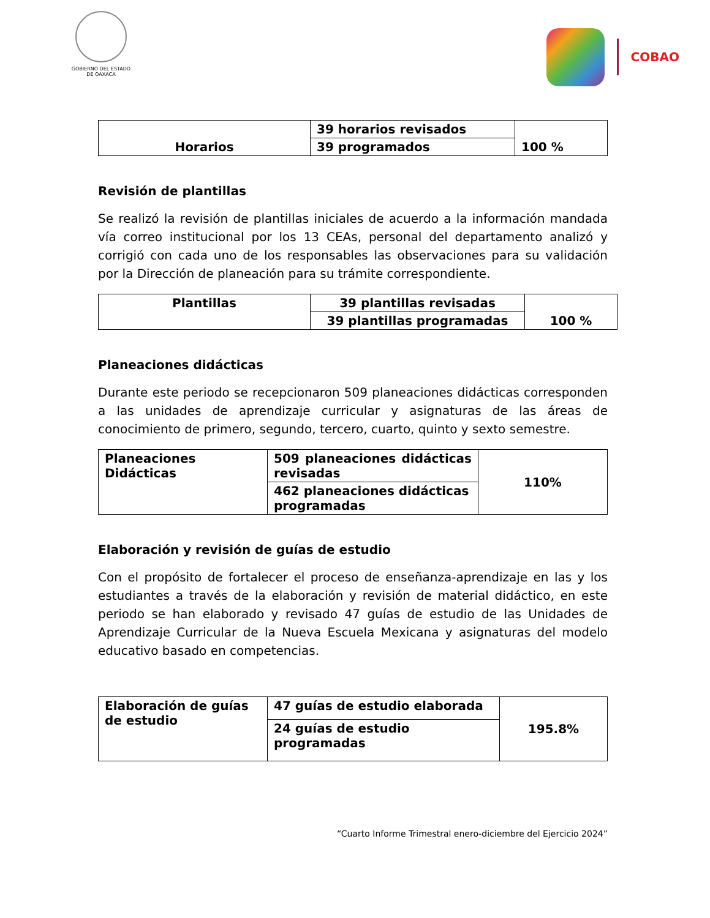GOBIERNO DEL ESTADO
DE OAXACA
COBAO
| Horarios | 39 horarios revisados | 100 % |
| | 39 programados | |
Revisión de plantillas
Se realizó la revisión de plantillas iniciales de acuerdo a la información mandada vía correo institucional por los 13 CEAs, personal del departamento analizó y corrigió con cada uno de los responsables las observaciones para su validación por la Dirección de planeación para su trámite correspondiente.
| Plantillas | 39 plantillas revisadas | 100 % |
| | 39 plantillas programadas | |
Planeaciones didácticas
Durante este periodo se recepcionaron 509 planeaciones didácticas corresponden a las unidades de aprendizaje curricular y asignaturas de las áreas de conocimiento de primero, segundo, tercero, cuarto, quinto y sexto semestre.
| Planeaciones Didácticas | 509 planeaciones didácticas revisadas | 110% |
| | 462 planeaciones didácticas programadas | |
Elaboración y revisión de guías de estudio
Con el propósito de fortalecer el proceso de enseñanza-aprendizaje en las y los estudiantes a través de la elaboración y revisión de material didáctico, en este periodo se han elaborado y revisado 47 guías de estudio de las Unidades de Aprendizaje Curricular de la Nueva Escuela Mexicana y asignaturas del modelo educativo basado en competencias.
| Elaboración de guías de estudio | 47 guías de estudio elaborada | 195.8% |
| | 24 guías de estudio programadas | |
“Cuarto Informe Trimestral enero-diciembre del Ejercicio 2024”